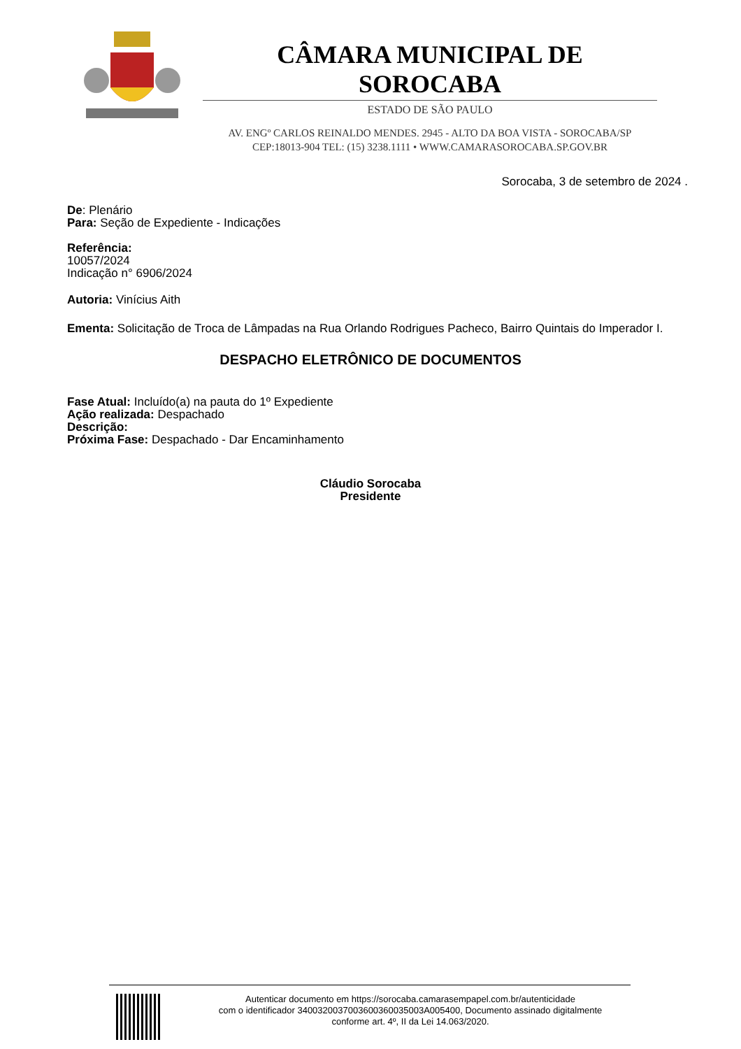CÂMARA MUNICIPAL DE SOROCABA
ESTADO DE SÃO PAULO
AV. ENGº CARLOS REINALDO MENDES. 2945 - ALTO DA BOA VISTA - SOROCABA/SP
CEP:18013-904 TEL: (15) 3238.1111 • WWW.CAMARASOROCABA.SP.GOV.BR
Sorocaba, 3 de setembro de 2024 .
De: Plenário
Para: Seção de Expediente - Indicações
Referência:
10057/2024
Indicação n° 6906/2024
Autoria: Vinícius Aith
Ementa: Solicitação de Troca de Lâmpadas na Rua Orlando Rodrigues Pacheco, Bairro Quintais do Imperador I.
DESPACHO ELETRÔNICO DE DOCUMENTOS
Fase Atual: Incluído(a) na pauta do 1º Expediente
Ação realizada: Despachado
Descrição:
Próxima Fase: Despachado - Dar Encaminhamento
Cláudio Sorocaba
Presidente
Autenticar documento em https://sorocaba.camarasempapel.com.br/autenticidade
com o identificador 3400320037003600360035003A005400, Documento assinado digitalmente
conforme art. 4º, II da Lei 14.063/2020.